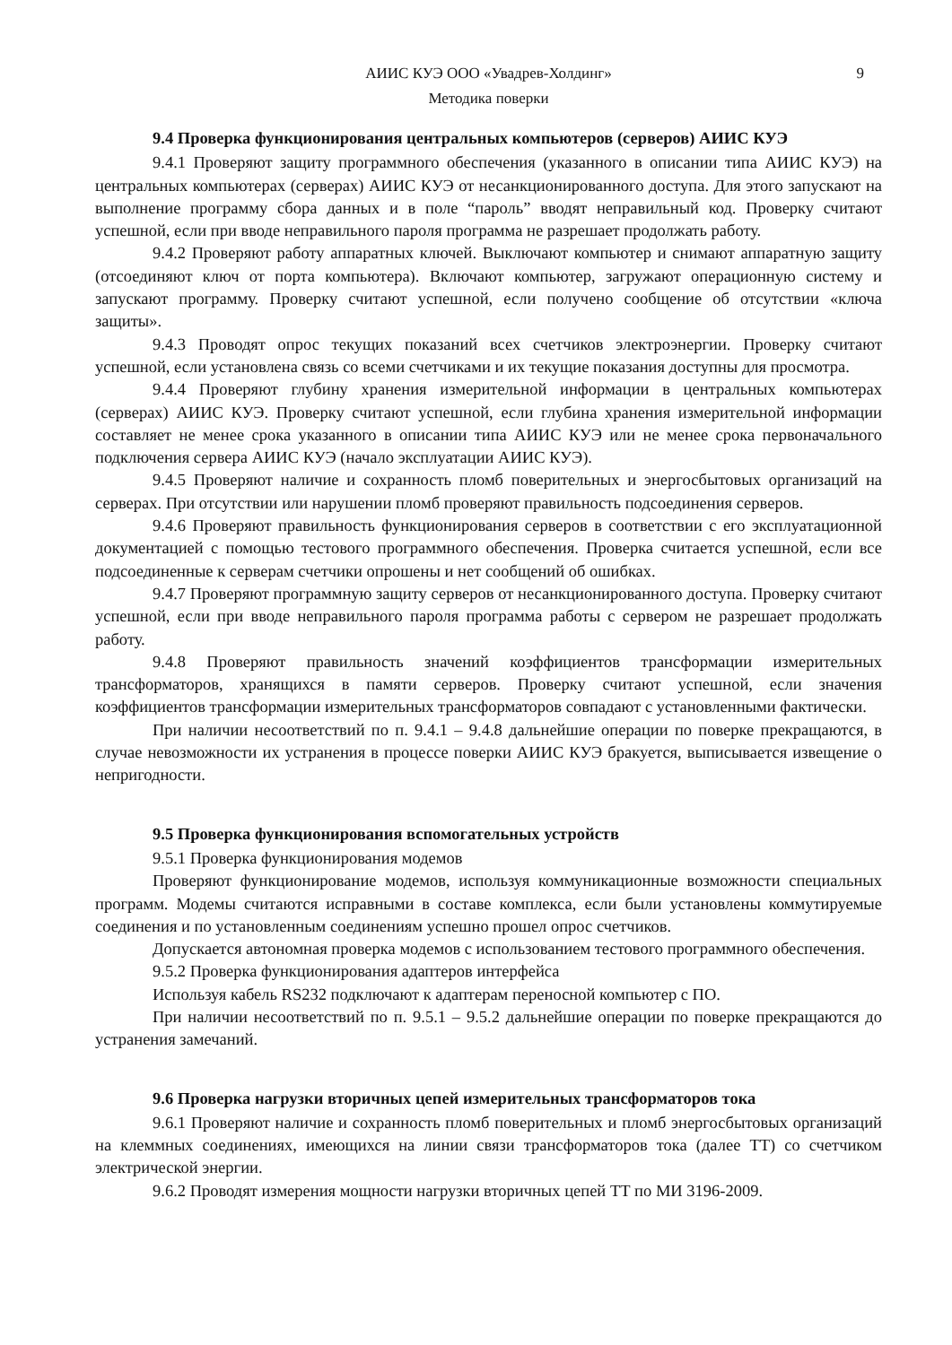АИИС КУЭ ООО «Увадрев-Холдинг» 9
Методика поверки
9.4 Проверка функционирования центральных компьютеров (серверов) АИИС КУЭ
9.4.1 Проверяют защиту программного обеспечения (указанного в описании типа АИИС КУЭ) на центральных компьютерах (серверах) АИИС КУЭ от несанкционированного доступа. Для этого запускают на выполнение программу сбора данных и в поле “пароль” вводят неправильный код. Проверку считают успешной, если при вводе неправильного пароля программа не разрешает продолжать работу.
9.4.2 Проверяют работу аппаратных ключей. Выключают компьютер и снимают аппаратную защиту (отсоединяют ключ от порта компьютера). Включают компьютер, загружают операционную систему и запускают программу. Проверку считают успешной, если получено сообщение об отсутствии «ключа защиты».
9.4.3 Проводят опрос текущих показаний всех счетчиков электроэнергии. Проверку считают успешной, если установлена связь со всеми счетчиками и их текущие показания доступны для просмотра.
9.4.4 Проверяют глубину хранения измерительной информации в центральных компьютерах (серверах) АИИС КУЭ. Проверку считают успешной, если глубина хранения измерительной информации составляет не менее срока указанного в описании типа АИИС КУЭ или не менее срока первоначального подключения сервера АИИС КУЭ (начало эксплуатации АИИС КУЭ).
9.4.5 Проверяют наличие и сохранность пломб поверительных и энергосбытовых организаций на серверах. При отсутствии или нарушении пломб проверяют правильность подсоединения серверов.
9.4.6 Проверяют правильность функционирования серверов в соответствии с его эксплуатационной документацией с помощью тестового программного обеспечения. Проверка считается успешной, если все подсоединенные к серверам счетчики опрошены и нет сообщений об ошибках.
9.4.7 Проверяют программную защиту серверов от несанкционированного доступа. Проверку считают успешной, если при вводе неправильного пароля программа работы с сервером не разрешает продолжать работу.
9.4.8 Проверяют правильность значений коэффициентов трансформации измерительных трансформаторов, хранящихся в памяти серверов. Проверку считают успешной, если значения коэффициентов трансформации измерительных трансформаторов совпадают с установленными фактически.
При наличии несоответствий по п. 9.4.1 – 9.4.8 дальнейшие операции по поверке прекращаются, в случае невозможности их устранения в процессе поверки АИИС КУЭ бракуется, выписывается извещение о непригодности.
9.5 Проверка функционирования вспомогательных устройств
9.5.1 Проверка функционирования модемов
Проверяют функционирование модемов, используя коммуникационные возможности специальных программ. Модемы считаются исправными в составе комплекса, если были установлены коммутируемые соединения и по установленным соединениям успешно прошел опрос счетчиков.
Допускается автономная проверка модемов с использованием тестового программного обеспечения.
9.5.2 Проверка функционирования адаптеров интерфейса
Используя кабель RS232 подключают к адаптерам переносной компьютер с ПО.
При наличии несоответствий по п. 9.5.1 – 9.5.2 дальнейшие операции по поверке прекращаются до устранения замечаний.
9.6 Проверка нагрузки вторичных цепей измерительных трансформаторов тока
9.6.1 Проверяют наличие и сохранность пломб поверительных и пломб энергосбытовых организаций на клеммных соединениях, имеющихся на линии связи трансформаторов тока (далее ТТ) со счетчиком электрической энергии.
9.6.2 Проводят измерения мощности нагрузки вторичных цепей ТТ по МИ 3196-2009.